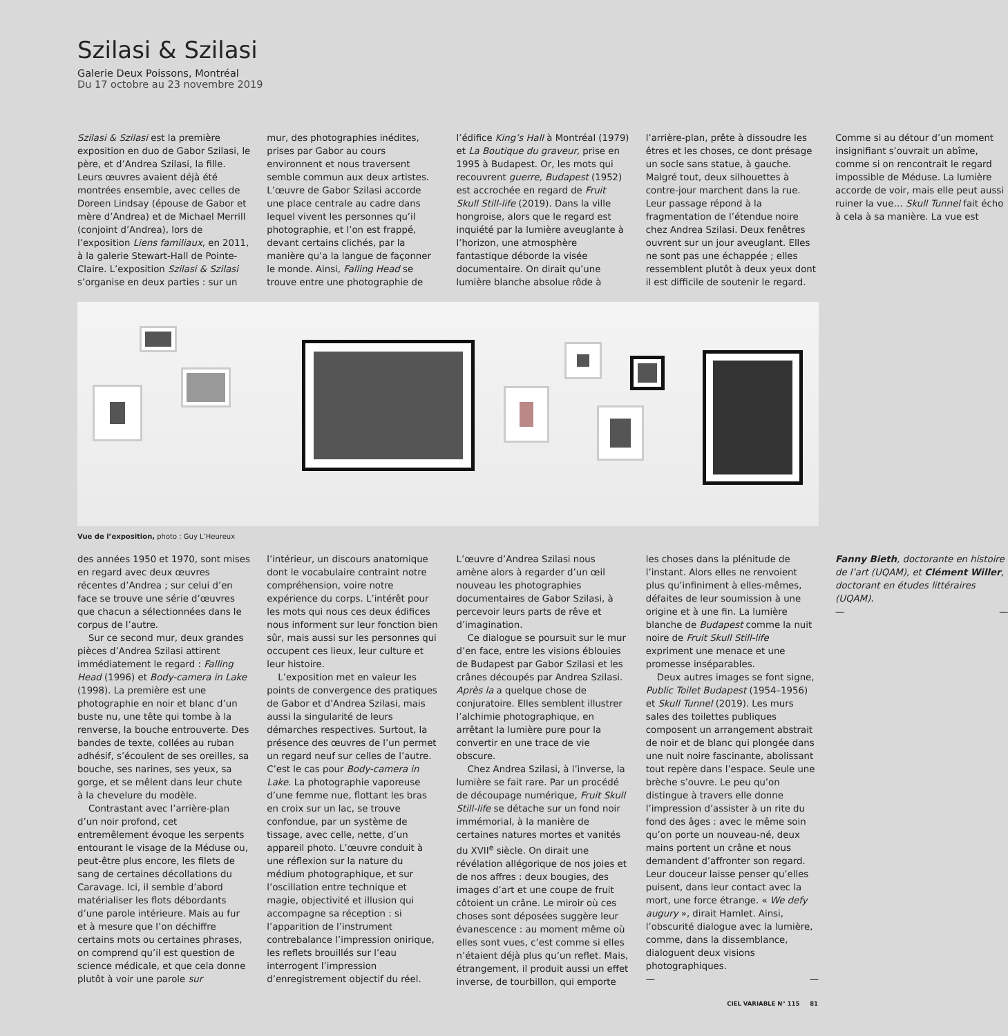Szilasi & Szilasi
Galerie Deux Poissons, Montréal
Du 17 octobre au 23 novembre 2019
Szilasi & Szilasi est la première exposition en duo de Gabor Szilasi, le père, et d’Andrea Szilasi, la fille. Leurs œuvres avaient déjà été montrées ensemble, avec celles de Doreen Lindsay (épouse de Gabor et mère d’Andrea) et de Michael Merrill (conjoint d’Andrea), lors de l’exposition Liens familiaux, en 2011, à la galerie Stewart-Hall de Pointe-Claire. L’exposition Szilasi & Szilasi s’organise en deux parties : sur un mur, des photographies inédites, prises par Gabor au cours environnent et nous traversent semble commun aux deux artistes. L’œuvre de Gabor Szilasi accorde une place centrale au cadre dans lequel vivent les personnes qu’il photographie, et l’on est frappé, devant certains clichés, par la manière qu’a la langue de façonner le monde. Ainsi, Falling Head se trouve entre une photographie de l’édifice King’s Hall à Montréal (1979) et La Boutique du graveur, prise en 1995 à Budapest. Or, les mots qui recouvrent guerre, Budapest (1952) est accrochée en regard de Fruit Skull Still-life (2019). Dans la ville hongroise, alors que le regard est inquiété par la lumière aveuglante à l’horizon, une atmosphère fantastique déborde la visée documentaire. On dirait qu’une lumière blanche absolue rôde à l’arrière-plan, prête à dissoudre les êtres et les choses, ce dont présage un socle sans statue, à gauche. Malgré tout, deux silhouettes à contre-jour marchent dans la rue. Leur passage répond à la fragmentation de l’étendue noire chez Andrea Szilasi. Deux fenêtres ouvrent sur un jour aveuglant. Elles ne sont pas une échappée ; elles ressemblent plutôt à deux yeux dont il est difficile de soutenir le regard. Comme si au détour d’un moment insignifiant s’ouvrait un abîme, comme si on rencontrait le regard impossible de Méduse. La lumière accorde de voir, mais elle peut aussi ruiner la vue… Skull Tunnel fait écho à cela à sa manière. La vue est
Vue de l’exposition, photo : Guy L’Heureux
des années 1950 et 1970, sont mises en regard avec deux œuvres récentes d’Andrea ; sur celui d’en face se trouve une série d’œuvres que chacun a sélectionnées dans le corpus de l’autre.
Sur ce second mur, deux grandes pièces d’Andrea Szilasi attirent immédiatement le regard : Falling Head (1996) et Body-camera in Lake (1998). La première est une photographie en noir et blanc d’un buste nu, une tête qui tombe à la renverse, la bouche entrouverte. Des bandes de texte, collées au ruban adhésif, s’écoulent de ses oreilles, sa bouche, ses narines, ses yeux, sa gorge, et se mêlent dans leur chute à la chevelure du modèle.
Contrastant avec l’arrière-plan d’un noir profond, cet entremêlement évoque les serpents entourant le visage de la Méduse ou, peut-être plus encore, les filets de sang de certaines décollations du Caravage. Ici, il semble d’abord matérialiser les flots débordants d’une parole intérieure. Mais au fur et à mesure que l’on déchiffre certains mots ou certaines phrases, on comprend qu’il est question de science médicale, et que cela donne plutôt à voir une parole sur l’intérieur, un discours anatomique dont le vocabulaire contraint notre compréhension, voire notre expérience du corps. L’intérêt pour les mots qui nous ces deux édifices nous informent sur leur fonction bien sûr, mais aussi sur les personnes qui occupent ces lieux, leur culture et leur histoire.
L’exposition met en valeur les points de convergence des pratiques de Gabor et d’Andrea Szilasi, mais aussi la singularité de leurs démarches respectives. Surtout, la présence des œuvres de l’un permet un regard neuf sur celles de l’autre. C’est le cas pour Body-camera in Lake. La photographie vaporeuse d’une femme nue, flottant les bras en croix sur un lac, se trouve confondue, par un système de tissage, avec celle, nette, d’un appareil photo. L’œuvre conduit à une réflexion sur la nature du médium photographique, et sur l’oscillation entre technique et magie, objectivité et illusion qui accompagne sa réception : si l’apparition de l’instrument contrebalance l’impression onirique, les reflets brouillés sur l’eau interrogent l’impression d’enregistrement objectif du réel. L’œuvre d’Andrea Szilasi nous amène alors à regarder d’un œil nouveau les photographies documentaires de Gabor Szilasi, à percevoir leurs parts de rêve et d’imagination.
Ce dialogue se poursuit sur le mur d’en face, entre les visions éblouies de Budapest par Gabor Szilasi et les crânes découpés par Andrea Szilasi. Après la a quelque chose de conjuratoire. Elles semblent illustrer l’alchimie photographique, en arrêtant la lumière pure pour la convertir en une trace de vie obscure.
Chez Andrea Szilasi, à l’inverse, la lumière se fait rare. Par un procédé de découpage numérique, Fruit Skull Still-life se détache sur un fond noir immémorial, à la manière de certaines natures mortes et vanités du XVII<sup>e</sup> siècle. On dirait une révélation allégorique de nos joies et de nos affres : deux bougies, des images d’art et une coupe de fruit côtoient un crâne. Le miroir où ces choses sont déposées suggère leur évanescence : au moment même où elles sont vues, c’est comme si elles n’étaient déjà plus qu’un reflet. Mais, étrangement, il produit aussi un effet inverse, de tourbillon, qui emporte les choses dans la plénitude de l’instant. Alors elles ne renvoient plus qu’infiniment à elles-mêmes, défaites de leur soumission à une origine et à une fin. La lumière blanche de Budapest comme la nuit noire de Fruit Skull Still-life expriment une menace et une promesse inséparables.
Deux autres images se font signe, Public Toilet Budapest (1954–1956) et Skull Tunnel (2019). Les murs sales des toilettes publiques composent un arrangement abstrait de noir et de blanc qui plongée dans une nuit noire fascinante, abolissant tout repère dans l’espace. Seule une brèche s’ouvre. Le peu qu’on distingue à travers elle donne l’impression d’assister à un rite du fond des âges : avec le même soin qu’on porte un nouveau-né, deux mains portent un crâne et nous demandent d’affronter son regard. Leur douceur laisse penser qu’elles puisent, dans leur contact avec la mort, une force étrange. « We defy augury », dirait Hamlet. Ainsi, l’obscurité dialogue avec la lumière, comme, dans la dissemblance, dialoguent deux visions photographiques.
— —
Fanny Bieth, doctorante en histoire de l’art (UQAM), et Clément Willer, doctorant en études littéraires (UQAM).
— —
CIEL VARIABLE N° 115 81